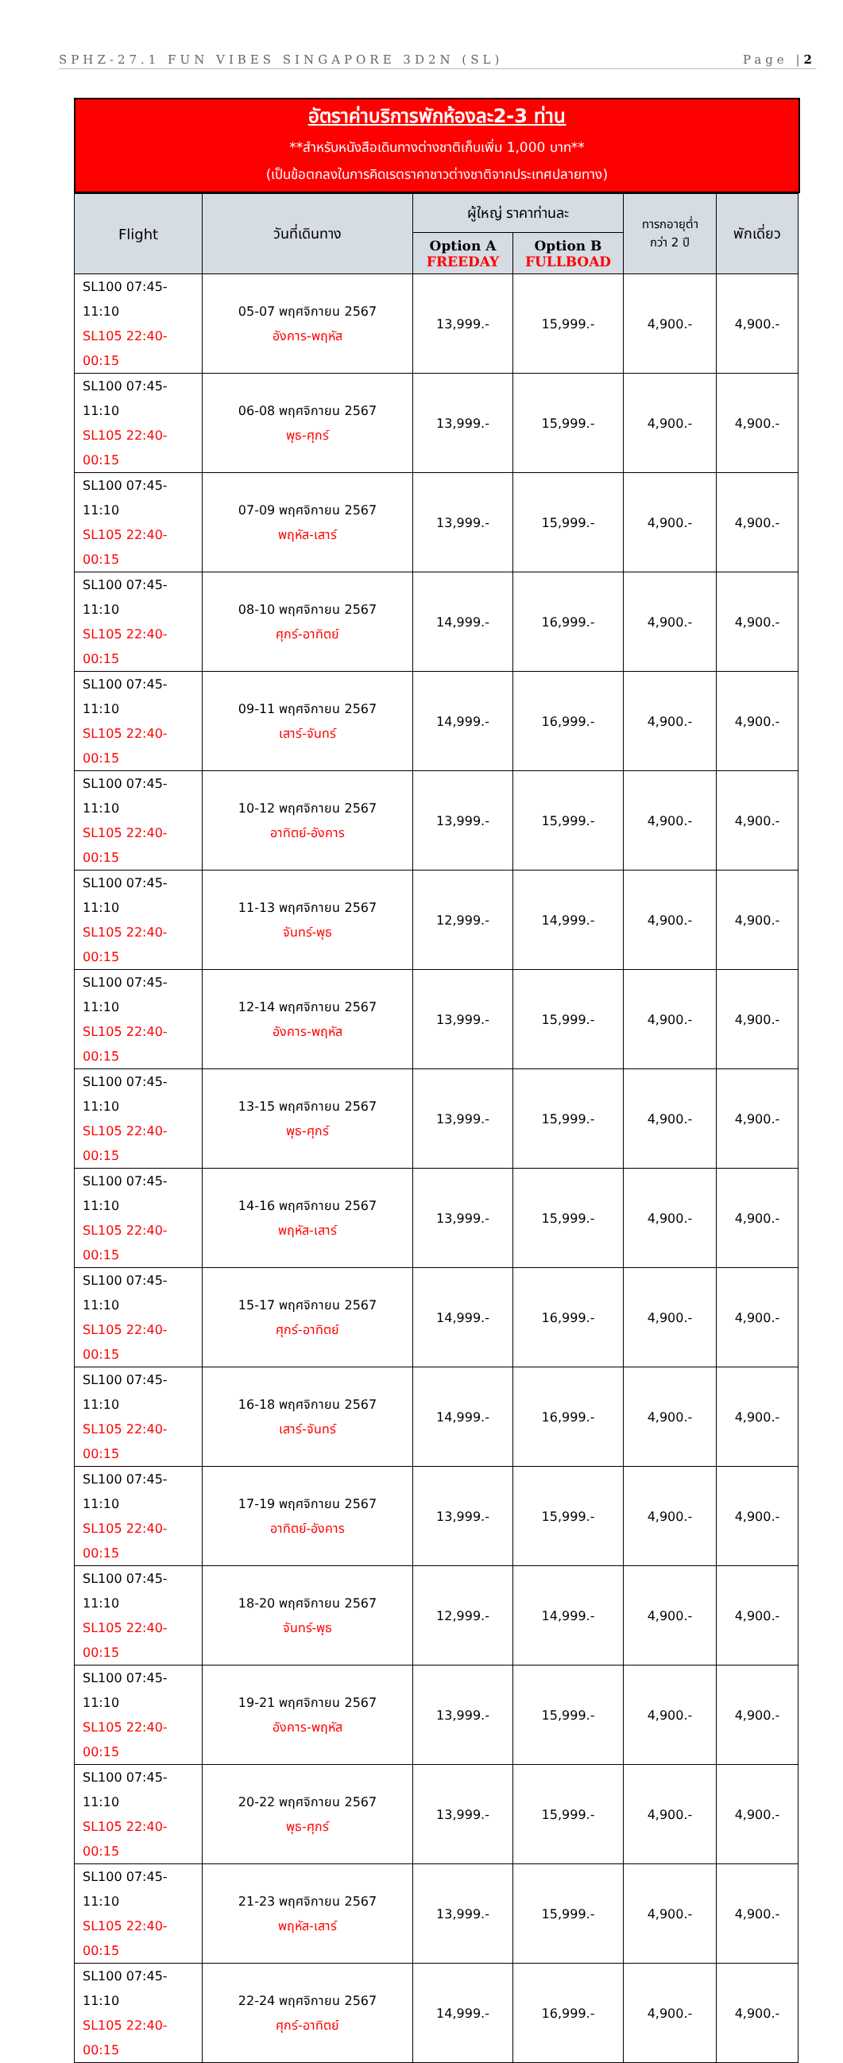SPHZ-27.1 FUN VIBES SINGAPORE 3D2N (SL) Page |2
อัตราค่าบริการพักห้องละ2-3 ท่าน
**สำหรับหนังสือเดินทางต่างชาติเก็บเพิ่ม 1,000 บาท**
(เป็นข้อตกลงในการคิดเรตราคาชาวต่างชาติจากประเทศปลายทาง)
| Flight | วันที่เดินทาง | ผู้ใหญ่ ราคาท่านละ | | ทารกอายุต่ำ กว่า 2 ปี | พักเดี่ยว |
| --- | --- | --- | --- | --- | --- |
| | | Option A FREEDAY | Option B FULLBOAD | | |
| SL100 07:45-11:10 SL105 22:40-00:15 | 05-07 พฤศจิกายน 2567 อังคาร-พฤหัส | 13,999.- | 15,999.- | 4,900.- | 4,900.- |
| SL100 07:45-11:10 SL105 22:40-00:15 | 06-08 พฤศจิกายน 2567 พุธ-ศุกร์ | 13,999.- | 15,999.- | 4,900.- | 4,900.- |
| SL100 07:45-11:10 SL105 22:40-00:15 | 07-09 พฤศจิกายน 2567 พฤหัส-เสาร์ | 13,999.- | 15,999.- | 4,900.- | 4,900.- |
| SL100 07:45-11:10 SL105 22:40-00:15 | 08-10 พฤศจิกายน 2567 ศุกร์-อาทิตย์ | 14,999.- | 16,999.- | 4,900.- | 4,900.- |
| SL100 07:45-11:10 SL105 22:40-00:15 | 09-11 พฤศจิกายน 2567 เสาร์-จันทร์ | 14,999.- | 16,999.- | 4,900.- | 4,900.- |
| SL100 07:45-11:10 SL105 22:40-00:15 | 10-12 พฤศจิกายน 2567 อาทิตย์-อังคาร | 13,999.- | 15,999.- | 4,900.- | 4,900.- |
| SL100 07:45-11:10 SL105 22:40-00:15 | 11-13 พฤศจิกายน 2567 จันทร์-พุธ | 12,999.- | 14,999.- | 4,900.- | 4,900.- |
| SL100 07:45-11:10 SL105 22:40-00:15 | 12-14 พฤศจิกายน 2567 อังคาร-พฤหัส | 13,999.- | 15,999.- | 4,900.- | 4,900.- |
| SL100 07:45-11:10 SL105 22:40-00:15 | 13-15 พฤศจิกายน 2567 พุธ-ศุกร์ | 13,999.- | 15,999.- | 4,900.- | 4,900.- |
| SL100 07:45-11:10 SL105 22:40-00:15 | 14-16 พฤศจิกายน 2567 พฤหัส-เสาร์ | 13,999.- | 15,999.- | 4,900.- | 4,900.- |
| SL100 07:45-11:10 SL105 22:40-00:15 | 15-17 พฤศจิกายน 2567 ศุกร์-อาทิตย์ | 14,999.- | 16,999.- | 4,900.- | 4,900.- |
| SL100 07:45-11:10 SL105 22:40-00:15 | 16-18 พฤศจิกายน 2567 เสาร์-จันทร์ | 14,999.- | 16,999.- | 4,900.- | 4,900.- |
| SL100 07:45-11:10 SL105 22:40-00:15 | 17-19 พฤศจิกายน 2567 อาทิตย์-อังคาร | 13,999.- | 15,999.- | 4,900.- | 4,900.- |
| SL100 07:45-11:10 SL105 22:40-00:15 | 18-20 พฤศจิกายน 2567 จันทร์-พุธ | 12,999.- | 14,999.- | 4,900.- | 4,900.- |
| SL100 07:45-11:10 SL105 22:40-00:15 | 19-21 พฤศจิกายน 2567 อังคาร-พฤหัส | 13,999.- | 15,999.- | 4,900.- | 4,900.- |
| SL100 07:45-11:10 SL105 22:40-00:15 | 20-22 พฤศจิกายน 2567 พุธ-ศุกร์ | 13,999.- | 15,999.- | 4,900.- | 4,900.- |
| SL100 07:45-11:10 SL105 22:40-00:15 | 21-23 พฤศจิกายน 2567 พฤหัส-เสาร์ | 13,999.- | 15,999.- | 4,900.- | 4,900.- |
| SL100 07:45-11:10 SL105 22:40-00:15 | 22-24 พฤศจิกายน 2567 ศุกร์-อาทิตย์ | 14,999.- | 16,999.- | 4,900.- | 4,900.- |